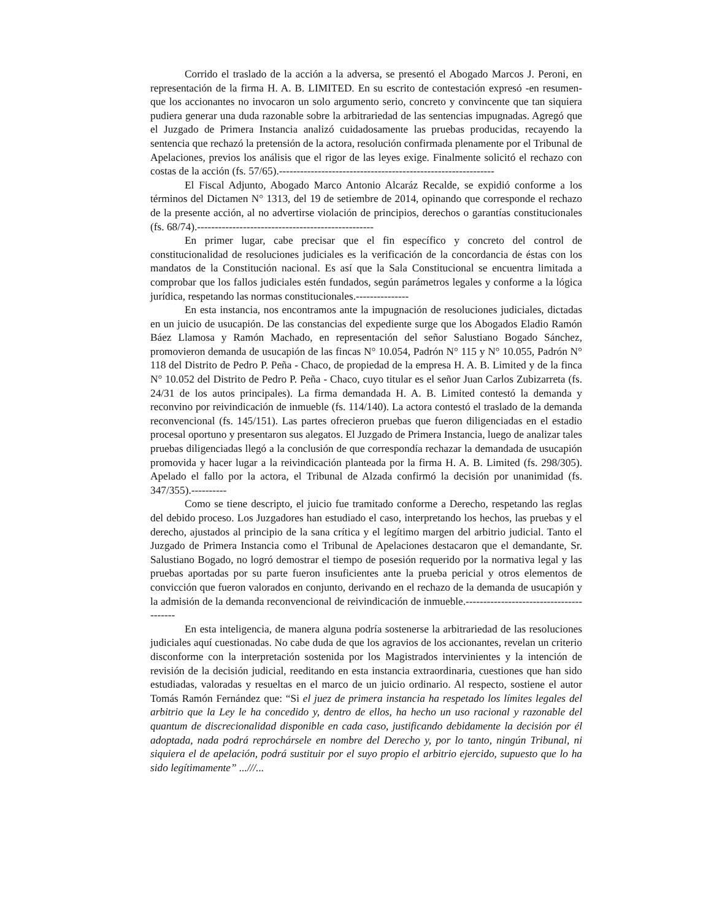Corrido el traslado de la acción a la adversa, se presentó el Abogado Marcos J. Peroni, en representación de la firma H. A. B. LIMITED. En su escrito de contestación expresó -en resumen- que los accionantes no invocaron un solo argumento serio, concreto y convincente que tan siquiera pudiera generar una duda razonable sobre la arbitrariedad de las sentencias impugnadas. Agregó que el Juzgado de Primera Instancia analizó cuidadosamente las pruebas producidas, recayendo la sentencia que rechazó la pretensión de la actora, resolución confirmada plenamente por el Tribunal de Apelaciones, previos los análisis que el rigor de las leyes exige. Finalmente solicitó el rechazo con costas de la acción (fs. 57/65).-------------------------------------------------------------
El Fiscal Adjunto, Abogado Marco Antonio Alcaráz Recalde, se expidió conforme a los términos del Dictamen N° 1313, del 19 de setiembre de 2014, opinando que corresponde el rechazo de la presente acción, al no advertirse violación de principios, derechos o garantías constitucionales (fs. 68/74).--------------------------------------------------
En primer lugar, cabe precisar que el fin específico y concreto del control de constitucionalidad de resoluciones judiciales es la verificación de la concordancia de éstas con los mandatos de la Constitución nacional. Es así que la Sala Constitucional se encuentra limitada a comprobar que los fallos judiciales estén fundados, según parámetros legales y conforme a la lógica jurídica, respetando las normas constitucionales.---------------
En esta instancia, nos encontramos ante la impugnación de resoluciones judiciales, dictadas en un juicio de usucapión. De las constancias del expediente surge que los Abogados Eladio Ramón Báez Llamosa y Ramón Machado, en representación del señor Salustiano Bogado Sánchez, promovieron demanda de usucapión de las fincas N° 10.054, Padrón N° 115 y N° 10.055, Padrón N° 118 del Distrito de Pedro P. Peña - Chaco, de propiedad de la empresa H. A. B. Limited y de la finca N° 10.052 del Distrito de Pedro P. Peña - Chaco, cuyo titular es el señor Juan Carlos Zubizarreta (fs. 24/31 de los autos principales). La firma demandada H. A. B. Limited contestó la demanda y reconvino por reivindicación de inmueble (fs. 114/140). La actora contestó el traslado de la demanda reconvencional (fs. 145/151). Las partes ofrecieron pruebas que fueron diligenciadas en el estadio procesal oportuno y presentaron sus alegatos. El Juzgado de Primera Instancia, luego de analizar tales pruebas diligenciadas llegó a la conclusión de que correspondía rechazar la demandada de usucapión promovida y hacer lugar a la reivindicación planteada por la firma H. A. B. Limited (fs. 298/305). Apelado el fallo por la actora, el Tribunal de Alzada confirmó la decisión por unanimidad (fs. 347/355).----------
Como se tiene descripto, el juicio fue tramitado conforme a Derecho, respetando las reglas del debido proceso. Los Juzgadores han estudiado el caso, interpretando los hechos, las pruebas y el derecho, ajustados al principio de la sana crítica y el legítimo margen del arbitrio judicial. Tanto el Juzgado de Primera Instancia como el Tribunal de Apelaciones destacaron que el demandante, Sr. Salustiano Bogado, no logró demostrar el tiempo de posesión requerido por la normativa legal y las pruebas aportadas por su parte fueron insuficientes ante la prueba pericial y otros elementos de convicción que fueron valorados en conjunto, derivando en el rechazo de la demanda de usucapión y la admisión de la demanda reconvencional de reivindicación de inmueble.----------------------------------------
En esta inteligencia, de manera alguna podría sostenerse la arbitrariedad de las resoluciones judiciales aquí cuestionadas. No cabe duda de que los agravios de los accionantes, revelan un criterio disconforme con la interpretación sostenida por los Magistrados intervinientes y la intención de revisión de la decisión judicial, reeditando en esta instancia extraordinaria, cuestiones que han sido estudiadas, valoradas y resueltas en el marco de un juicio ordinario. Al respecto, sostiene el autor Tomás Ramón Fernández que: “Si el juez de primera instancia ha respetado los límites legales del arbitrio que la Ley le ha concedido y, dentro de ellos, ha hecho un uso racional y razonable del quantum de discrecionalidad disponible en cada caso, justificando debidamente la decisión por él adoptada, nada podrá reprochársele en nombre del Derecho y, por lo tanto, ningún Tribunal, ni siquiera el de apelación, podrá sustituir por el suyo propio el arbitrio ejercido, supuesto que lo ha sido legítimamente” ...///...